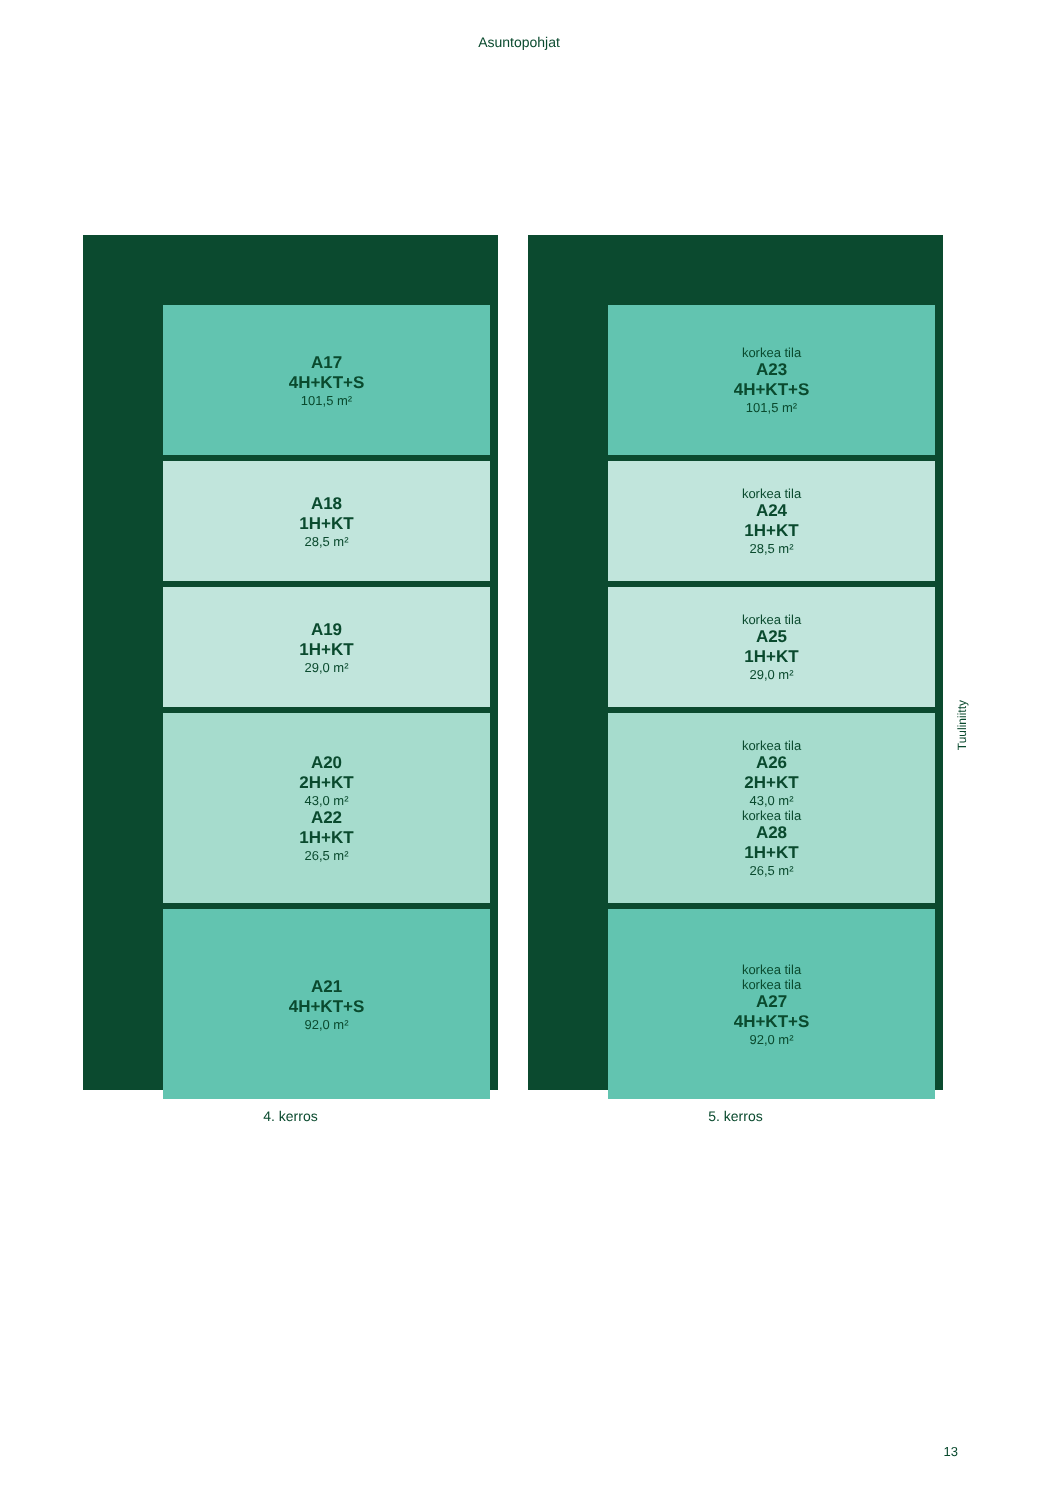Asuntopohjat
A17
4H+KT+S
101,5 m²
A18
1H+KT
28,5 m²
A19
1H+KT
29,0 m²
A20
2H+KT
43,0 m²
A22
1H+KT
26,5 m²
A21
4H+KT+S
92,0 m²
4. kerros
korkea tila
A23
4H+KT+S
101,5 m²
korkea tila
A24
1H+KT
28,5 m²
korkea tila
A25
1H+KT
29,0 m²
korkea tila
A26
2H+KT
43,0 m²
korkea tila
A28
1H+KT
26,5 m²
korkea tila
korkea tila
A27
4H+KT+S
92,0 m²
5. kerros
Tuuliniitty
13